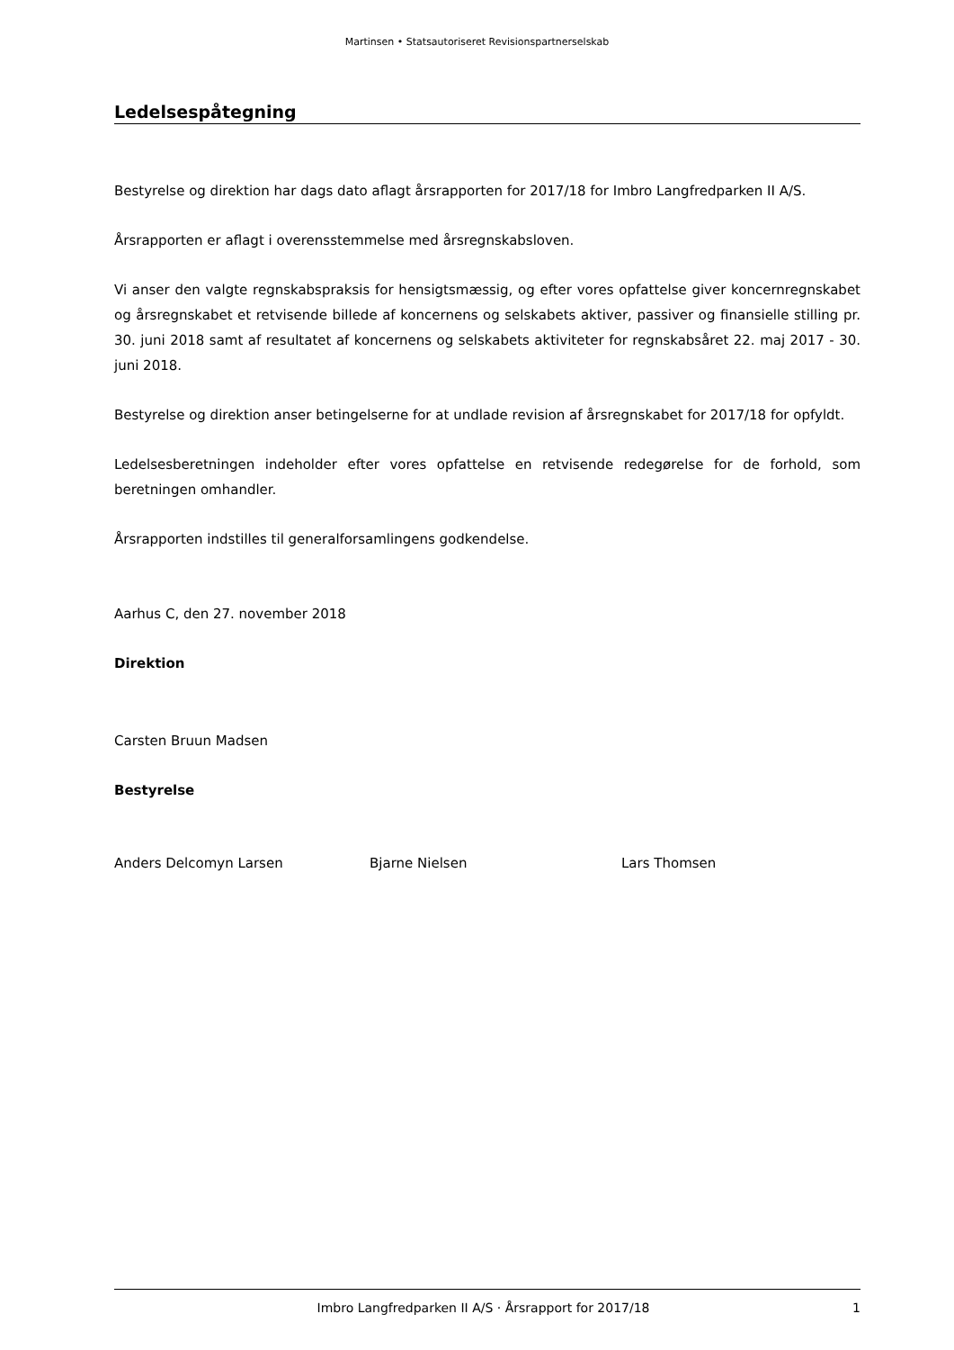Martinsen • Statsautoriseret Revisionspartnerselskab
Ledelsespåtegning
Bestyrelse og direktion har dags dato aflagt årsrapporten for 2017/18 for Imbro Langfredparken II A/S.
Årsrapporten er aflagt i overensstemmelse med årsregnskabsloven.
Vi anser den valgte regnskabspraksis for hensigtsmæssig, og efter vores opfattelse giver koncernregnskabet og årsregnskabet et retvisende billede af koncernens og selskabets aktiver, passiver og finansielle stilling pr. 30. juni 2018 samt af resultatet af koncernens og selskabets aktiviteter for regnskabsåret 22. maj 2017 - 30. juni 2018.
Bestyrelse og direktion anser betingelserne for at undlade revision af årsregnskabet for 2017/18 for opfyldt.
Ledelsesberetningen indeholder efter vores opfattelse en retvisende redegørelse for de forhold, som beretningen omhandler.
Årsrapporten indstilles til generalforsamlingens godkendelse.
Aarhus C, den 27. november 2018
Direktion
Carsten Bruun Madsen
Bestyrelse
Anders Delcomyn Larsen Bjarne Nielsen Lars Thomsen
Imbro Langfredparken II A/S · Årsrapport for 2017/18 1